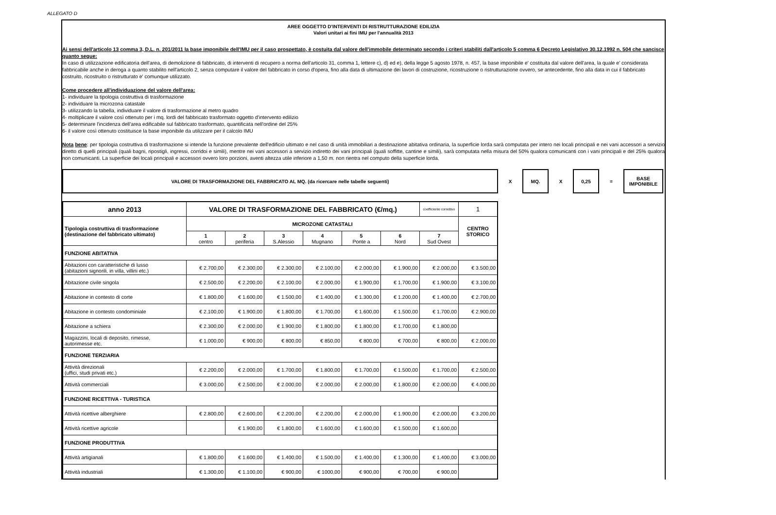ALLEGATO D
AREE OGGETTO D'INTERVENTI DI RISTRUTTURAZIONE EDILIZIA
Valori unitari ai fini IMU per l'annualità 2013
Ai sensi dell'articolo 13 comma 3, D.L. n. 201/2011 la base imponibile dell'IMU per il caso prospettato, è costuita dal valore dell'immobile determinato secondo i criteri stabiliti dall'articolo 5 comma 6 Decreto Legislativo 30.12.1992 n. 504 che sancisce quanto segue:
In caso di utilizzazione edificatoria dell'area, di demolizione di fabbricato, di interventi di recupero a norma dell'articolo 31, comma 1, lettere c), d) ed e), della legge 5 agosto 1978, n. 457, la base imponibile e' costituita dal valore dell'area, la quale e' considerata fabbricabile anche in deroga a quanto stabilito nell'articolo 2, senza computare il valore del fabbricato in corso d'opera, fino alla data di ultimazione dei lavori di costruzione, ricostruzione o ristrutturazione ovvero, se antecedente, fino alla data in cui il fabbricato costruito, ricostruito o ristrutturato e' comunque utilizzato.
Come procedere all'individuazione del valore dell'area:
1- individuare la tipologia costruttiva di trasformazione
2- individuare la microzona catastale
3- utilizzando la tabella, individuare il valore di trasformazione al metro quadro
4- moltiplicare il valore così ottenuto per i mq. lordi del fabbricato trasformato oggetto d'intervento edilizio
5- determinare l'incidenza dell'area edificabile sul fabbricato trasformato, quantificata nell'ordine del 25%
6- il valore così ottenuto costituisce la base imponibile da utilizzare per il calcolo IMU
Nota bene: per tipologia costruttiva di trasformazione si intende la funzione prevalente dell'edificio ultimato e nel caso di unità immobiliari a destinazione abitativa ordinaria, la superficie lorda sarà computata per intero nei locali principali e nei vani accessori a servizio diretto di quelli principali (quali bagni, ripostigli, ingressi, corridoi e simili), mentre nei vani accessori a servizio indiretto dei vani principali (quali soffitte, cantine e simili), sarà computata nella misura del 50% qualora comunicanti con i vani principali e del 25% qualora non comunicanti. La superficie dei locali principali e accessori ovvero loro porzioni, aventi altezza utile inferiore a 1,50 m. non rientra nel computo della superficie lorda.
VALORE DI TRASFORMAZIONE DEL FABBRICATO AL MQ. (da ricercare nelle tabelle seguenti)
X
MQ.
X
0,25
=
BASE
IMPONIBILE
| anno 2013 | VALORE DI TRASFORMAZIONE DEL FABBRICATO (€/mq.) | | | | | | coefficiente correttivo | 1 |
| --- | --- | --- | --- | --- | --- | --- | --- | --- |
| Tipologia costruttiva di trasformazione (destinazione del fabbricato ultimato) | MICROZONE CATASTALI | | | | | | | CENTRO STORICO |
| | 1 centro | 2 periferia | 3 S.Alessio | 4 Mugnano | 5 Ponte a | 6 Nord | 7 Sud Ovest | |
| FUNZIONE ABITATIVA | | | | | | | | |
| Abitazioni con caratteristiche di lusso (abitazioni signorili, in villa, villini etc.) | € 2.700,00 | € 2.300,00 | € 2.300,00 | € 2.100,00 | € 2.000,00 | € 1.900,00 | € 2.000,00 | € 3.500,00 |
| Abitazione civile singola | € 2.500,00 | € 2.200,00 | € 2.100,00 | € 2.000,00 | € 1.900,00 | € 1.700,00 | € 1.900,00 | € 3.100,00 |
| Abitazione in contesto di corte | € 1.800,00 | € 1.600,00 | € 1.500,00 | € 1.400,00 | € 1.300,00 | € 1.200,00 | € 1.400,00 | € 2.700,00 |
| Abitazione in contesto condominiale | € 2.100,00 | € 1.900,00 | € 1.800,00 | € 1.700,00 | € 1.600,00 | € 1.500,00 | € 1.700,00 | € 2.900,00 |
| Abitazione a schiera | € 2.300,00 | € 2.000,00 | € 1.900,00 | € 1.800,00 | € 1.800,00 | € 1.700,00 | € 1.800,00 | |
| Magazzini, locali di deposito, rimesse, autorimesse etc. | € 1.000,00 | € 900,00 | € 800,00 | € 850,00 | € 800,00 | € 700,00 | € 800,00 | € 2.000,00 |
| FUNZIONE TERZIARIA | | | | | | | | |
| Attività direzionali (uffici, studi privati etc.) | € 2.200,00 | € 2.000,00 | € 1.700,00 | € 1.800,00 | € 1.700,00 | € 1.500,00 | € 1.700,00 | € 2.500,00 |
| Attività commerciali | € 3.000,00 | € 2.500,00 | € 2.000,00 | € 2.000,00 | € 2.000,00 | € 1.800,00 | € 2.000,00 | € 4.000,00 |
| FUNZIONE RICETTIVA - TURISTICA | | | | | | | | |
| Attività ricettive alberghiere | € 2.800,00 | € 2.600,00 | € 2.200,00 | € 2.200,00 | € 2.000,00 | € 1.900,00 | € 2.000,00 | € 3.200,00 |
| Attività ricettive agricole | | € 1.900,00 | € 1.800,00 | € 1.600,00 | € 1.600,00 | € 1.500,00 | € 1.600,00 | |
| FUNZIONE PRODUTTIVA | | | | | | | | |
| Attività artigianali | € 1.800,00 | € 1.600,00 | € 1.400,00 | € 1.500,00 | € 1.400,00 | € 1.300,00 | € 1.400,00 | € 3.000,00 |
| Attività industriali | € 1.300,00 | € 1.100,00 | € 900,00 | € 1000,00 | € 900,00 | € 700,00 | € 900,00 | |